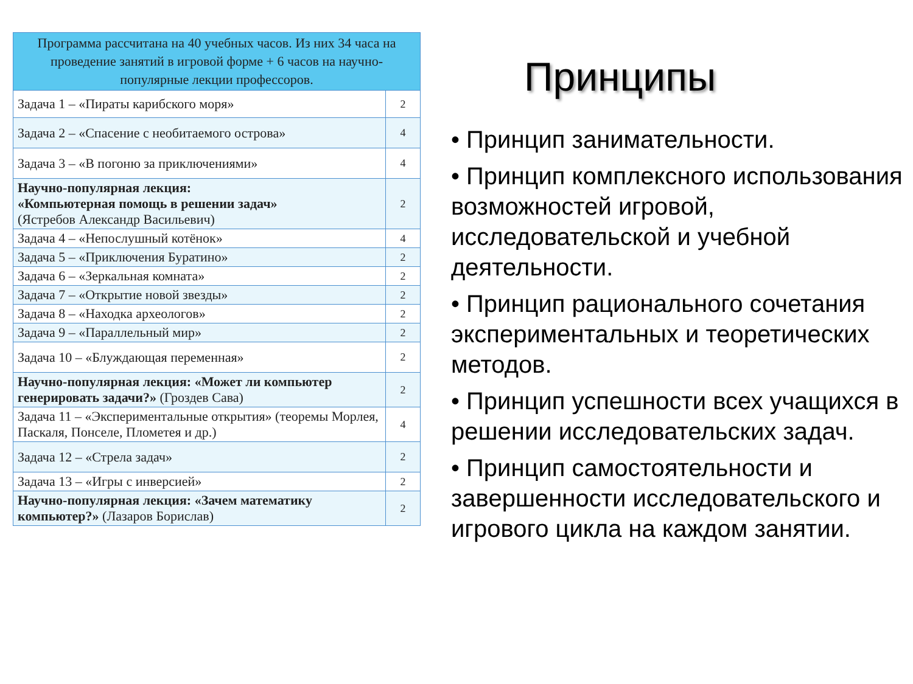| Программа рассчитана на 40 учебных часов. Из них 34 часа на проведение занятий в игровой форме + 6 часов на научно-популярные лекции профессоров. | |
| --- | --- |
| Задача 1 – «Пираты карибского моря» | 2 |
| Задача 2 – «Спасение с необитаемого острова» | 4 |
| Задача 3 – «В погоню за приключениями» | 4 |
| Научно-популярная лекция: «Компьютерная помощь в решении задач» (Ястребов Александр Васильевич) | 2 |
| Задача 4 – «Непослушный котёнок» | 4 |
| Задача 5 – «Приключения Буратино» | 2 |
| Задача 6 – «Зеркальная комната» | 2 |
| Задача 7 – «Открытие новой звезды» | 2 |
| Задача 8 – «Находка археологов» | 2 |
| Задача 9 – «Параллельный мир» | 2 |
| Задача 10 – «Блуждающая переменная» | 2 |
| Научно-популярная лекция: «Может ли компьютер генерировать задачи?» (Гроздев Сава) | 2 |
| Задача 11 – «Экспериментальные открытия» (теоремы Морлея, Паскаля, Понселе, Плометея и др.) | 4 |
| Задача 12 – «Стрела задач» | 2 |
| Задача 13 – «Игры с инверсией» | 2 |
| Научно-популярная лекция: «Зачем математику компьютер?» (Лазаров Борислав) | 2 |
Принципы
• Принцип занимательности.
• Принцип комплексного использования возможностей игровой, исследовательской и учебной деятельности.
• Принцип рационального сочетания экспериментальных и теоретических методов.
• Принцип успешности всех учащихся в решении исследовательских задач.
• Принцип самостоятельности и завершенности исследовательского и игрового цикла на каждом занятии.